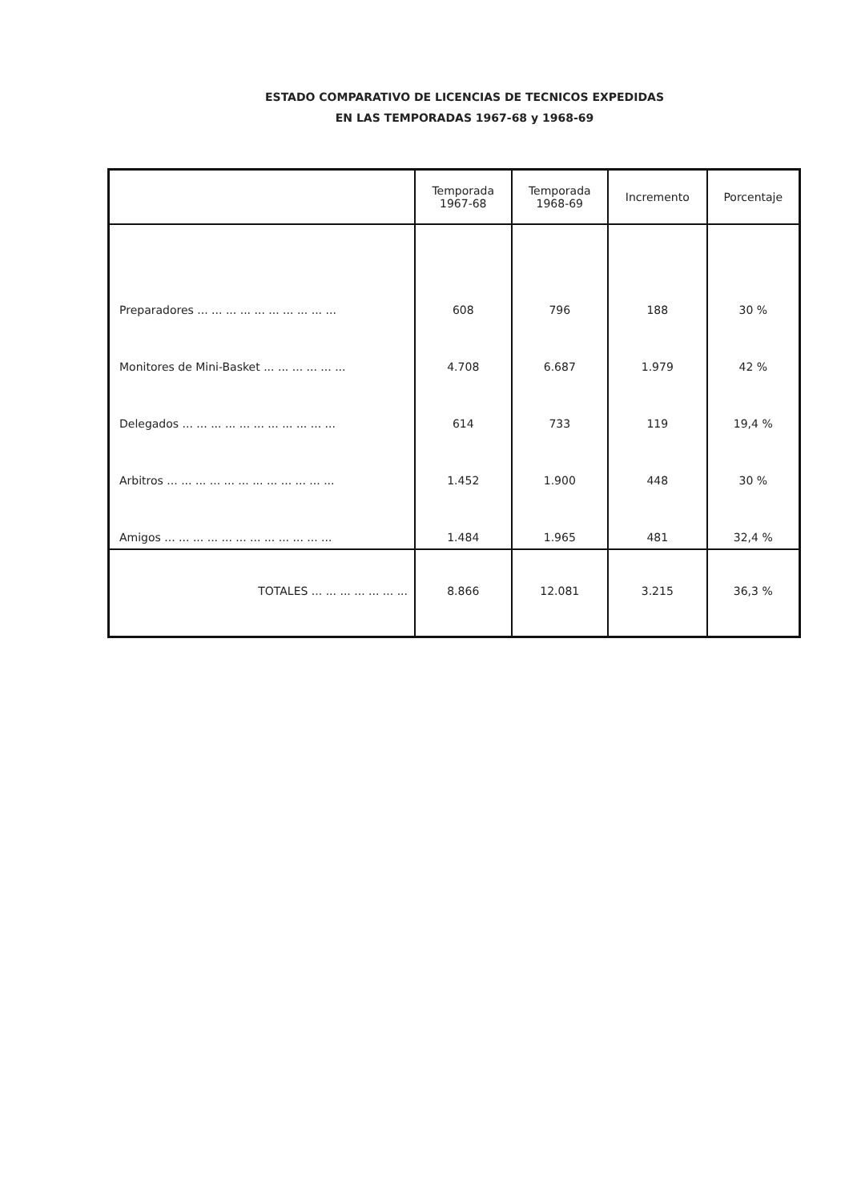ESTADO COMPARATIVO DE LICENCIAS DE TECNICOS EXPEDIDAS
EN LAS TEMPORADAS 1967-68 y 1968-69
| | Temporada 1967-68 | Temporada 1968-69 | Incremento | Porcentaje |
| --- | --- | --- | --- | --- |
| Preparadores ... ... ... ... ... ... ... ... ... ... | 608 | 796 | 188 | 30 % |
| Monitores de Mini-Basket ... ... ... ... ... ... | 4.708 | 6.687 | 1.979 | 42 % |
| Delegados ... ... ... ... ... ... ... ... ... ... ... | 614 | 733 | 119 | 19,4 % |
| Arbitros ... ... ... ... ... ... ... ... ... ... ... ... | 1.452 | 1.900 | 448 | 30 % |
| Amigos ... ... ... ... ... ... ... ... ... ... ... ... | 1.484 | 1.965 | 481 | 32,4 % |
| TOTALES ... ... ... ... ... ... ... | 8.866 | 12.081 | 3.215 | 36,3 % |